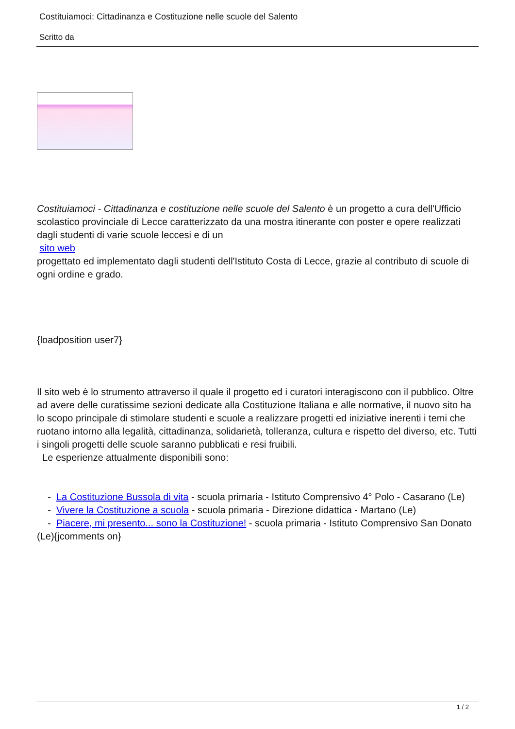Costituiamoci: Cittadinanza e Costituzione nelle scuole del Salento
Scritto da
Costituiamoci - Cittadinanza e costituzione nelle scuole del Salento è un progetto a cura dell'Ufficio scolastico provinciale di Lecce caratterizzato da una mostra itinerante con poster e opere realizzati dagli studenti di varie scuole leccesi e di un
sito web
progettato ed implementato dagli studenti dell'Istituto Costa di Lecce, grazie al contributo di scuole di ogni ordine e grado.
{loadposition user7}
Il sito web è lo strumento attraverso il quale il progetto ed i curatori interagiscono con il pubblico. Oltre ad avere delle curatissime sezioni dedicate alla Costituzione Italiana e alle normative, il nuovo sito ha lo scopo principale di stimolare studenti e scuole a realizzare progetti ed iniziative inerenti i temi che ruotano intorno alla legalità, cittadinanza, solidarietà, tolleranza, cultura e rispetto del diverso, etc. Tutti i singoli progetti delle scuole saranno pubblicati e resi fruibili.
Le esperienze attualmente disponibili sono:
- La Costituzione Bussola di vita - scuola primaria - Istituto Comprensivo 4° Polo - Casarano (Le)
- Vivere la Costituzione a scuola - scuola primaria - Direzione didattica - Martano (Le)
- Piacere, mi presento... sono la Costituzione! - scuola primaria - Istituto Comprensivo San Donato (Le){jcomments on}
1 / 2